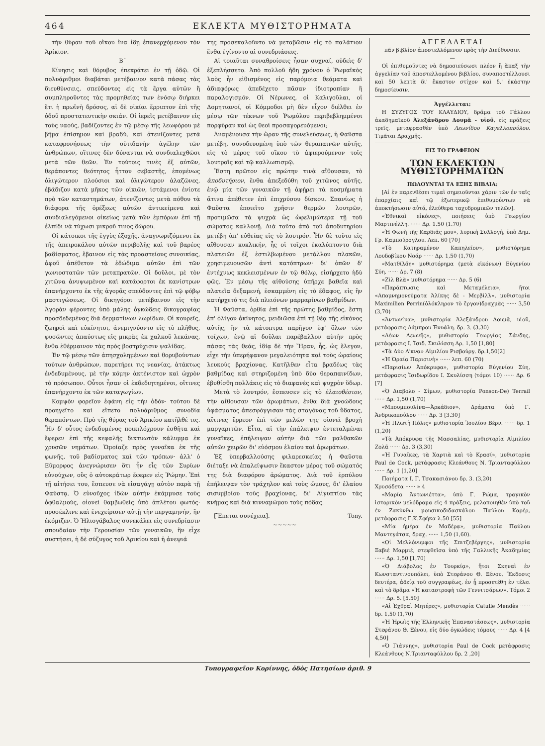464 ΕΚΛΕΚΤΑ ΜΥΘΙΣΤΟΡΗΜΑΤΑ
τὴν θύραν τοῦ οἴκου ἵνα ἴδῃ ἐπανερχόμενον τὸν Ἀρίκιον.
Β΄
Κίνησις καὶ θόρυβος ἐπεκράτει ἐν τῇ ὁδῷ. Οἱ πολυάριθμοι διαβάται μετέβαινον κατὰ πάσας τὰς διευθύνσεις, σπεύδοντες εἰς τὰ ἔργα αὐτῶν ἢ συμπληροῦντες τὰς προμηθείας των ἐνόσῳ διήρκει ἔτι ἡ πρωϊνὴ δρόσος, αἱ δὲ οἰκίαι ἔρριπτον ἐπὶ τῆς ὁδοῦ προστατευτικὴν σκιάν. Οἱ ἱερεῖς μετέβαινον εἰς τοὺς ναούς, βαδίζοντες ἐν τῷ μέσῳ τῆς λεωφόρου μὲ βῆμα ἐπίσημον καὶ βραδύ, καὶ ἀτενίζοντες μετὰ καταφρονήσεως τὴν οὐτιδανὴν ἀγέλην τῶν ἀνθρώπων, οἵτινες δὲν δύνανται νὰ συνδιαλεχθῶσι μετὰ τῶν θεῶν. Ἐν τούτοις τινὲς ἐξ αὐτῶν, θεράποντες θεότητος ἧττον σεβαστῆς, ἑπομένως ὀλιγώτερον πλούσιοι καὶ ὀλιγώτερον ἀλαζῶνες, ἐβάδιζον κατὰ μῆκος τῶν οἰκιῶν, ἱστάμενοι ἐνίοτε πρὸ τῶν καταστημάτων, ἀτενίζοντες μετὰ πόθου τὰ διάφορα τῆς ὀρέξεως αὐτῶν ἀντικείμενα καὶ συνδιαλεγόμενοι οἰκείως μετὰ τῶν ἐμπόρων ἐπὶ τῇ ἐλπίδι νὰ τύχωσι μικροῦ τινος δώρου.
Οἱ κάτοικοι τῆς ἐγγὺς ἐξοχῆς, ἀναγνωριζόμενοι ἐκ τῆς ἀπειροκάλου αὐτῶν περιβολῆς καὶ τοῦ βαρέος βαδίσματος, ἔβαινον εἰς τὰς προαστείους συνοικίας, ἀφοῦ ἀπέθετον τὰ ἐδώδιμα αὐτῶν ἐπὶ τῶν γωνιοστατῶν τῶν μεταπρατῶν. Οἱ δοῦλοι, μὲ τὸν χιτῶνα ἀνυψωμένον καὶ κατάφορτοι ἐκ κανίστρων ἐπανήρχοντο ἐκ τῆς ἀγορᾶς σπεύδοντες ἐπὶ τῷ φόβῳ μαστιγώσεως. Οἱ δικηγόροι μετέβαινον εἰς τὴν Ἀγορὰν φέροντες ὑπὸ μάλης ὀγκώδεις δικογραφίας προσδεδεμένας διὰ δερματίνων λωρίδων. Οἱ κουρεῖς, ζωηροὶ καὶ εὐκίνητοι, ἀνεμιγνύοντο εἰς τὸ πλῆθος, φυσῶντες ἀπαύστως εἰς μικρὰς ἐκ χαλκοῦ λεκάνας, ἔνθα ἐθέρμαινον τὰς πρὸς βοστρύχισιν ψαλίδας.
Ἐν τῷ μέσῳ τῶν ἀπησχολημένων καὶ θορυβούντων τούτων ἀνθρώπων, παρετήρει τις νεανίας, ἀτάκτως ἐνδεδυμένους, μὲ τὴν κόμην ἀκτένιστον καὶ ὠχρὸν τὸ πρόσωπον. Οὗτοι ἦσαν οἱ ἐκδεδιητημένοι, οἵτινες ἐπανήρχοντο ἐκ τῶν καταγωγίων.
Κομψὸν φορεῖον ἐφάνη εἰς τὴν ὁδόν· τούτου δὲ προηγεῖτο καὶ εἵπετο πολυάριθμος συνοδία θεραπόντων. Πρὸ τῆς θύρας τοῦ Ἀρικίου κατῆλθέ τις. Ἦν δ' οὗτος ἐνδεδυμένος ποικιλόχρουν ἐσθῆτα καὶ ἔφερεν ἐπὶ τῆς κεφαλῆς δικτυωτὸν κάλυμμα ἐκ χρυσῶν νημάτων. Ὡμοίαζε πρὸς γυναῖκα ἐκ τῆς φωνῆς, τοῦ βαδίσματος καὶ τῶν τρόπων· ἀλλ' ὁ Εὔμορφος ἀνεγνώρισεν ὅτι ἦν εἷς τῶν Συρίων εὐνούχων, οὓς ὁ αὐτοκράτωρ ἔφερεν εἰς Ῥώμην. Ἐπὶ τῇ αἰτήσει του, ἔσπευσε νὰ εἰσαγάγῃ αὐτὸν παρὰ τῇ Φαύστᾳ. Ὁ εὐνοῦχος ἰδὼν αὐτὴν ἐκάμμυσε τοὺς ὀφθαλμούς, οἱονεὶ θαμβωθεὶς ὑπὸ ἀπλέτου φωτός· προσέκλινε καὶ ἐνεχείρισεν αὐτῇ τὴν περγαμηνήν, ἣν ἐκόμιζεν. Ὁ Ἡλιογάβαλος συνεκάλει εἰς συνεδρίασιν σπουδαίαν τὴν Γερουσίαν τῶν γυναικῶν, ἣν εἶχε συστήσει, ἡ δὲ σύζυγος τοῦ Ἀρικίου καὶ ἡ ἀνεψιά
της προσεκαλοῦντο νὰ μεταβῶσιν εἰς τὸ παλάτιον ἔνθα ἐγίνοντο αἱ συνεδριάσεις.
Αἱ τοιαῦται συναθροίσεις ἦσαν συχναί, οὐδεὶς δ' ἐξεπλήσσετο. Ἀπὸ πολλοῦ ἤδη χρόνου ὁ Ῥωμαϊκὸς λαὸς ἦν εἰθισμένος εἰς παρόμοια θεάματα καὶ ἀδιαφόρως ἀπεδέχετο πᾶσαν ἰδιοτροπίαν ἢ παραλογισμόν. Οἱ Νέρωνες, οἱ Καλιγοῦλαι, οἱ Δομητιανοί, οἱ Κόμμοδοι μὴ δὲν εἶχον διέλθει ἐν μέσῳ τῶν τέκνων τοῦ Ῥωμύλου περιβεβλημμένοι πορφύραν καὶ ὡς θεοὶ προσαγορευόμενοι;
Ἀναμένουσα τὴν ὥραν τῆς συνελεύσεως, ἡ Φαῦστα μετέβη, συνοδευομένη ὑπὸ τῶν θεραπαινῶν αὐτῆς, εἰς τὸ μέρος τοῦ οἴκου τὸ ἀφιερούμενον τοῖς λουτροῖς καὶ τῷ καλλωπισμῷ.
Ἔστη πρῶτον εἰς πρώτην τινὰ αἴθουσαν, τὸ ἀποδυτήριον, ἔνθα ἀπεξεδύθη τοῦ χιτῶνος αὐτῆς, ἐνῷ μία τῶν γυναικῶν τῇ ἀφῄρει τὰ κοσμήματα ἅτινα ἀπέθετεν ἐπὶ ἐπιχρύσου δίσκου. Σπανίως ἡ Φαῦστα ἐποιεῖτο χρῆσιν θερμῶν λουτρῶν, προτιμῶσα τὰ ψυχρὰ ὡς ὠφελιμώτερα τῇ τοῦ σώματος καλλονῇ. Διὰ τοῦτο ἀπὸ τοῦ ἀποδυτηρίου μετέβη ἀπ' εὐθείας εἰς τὸ λουτρόν. Ἦν δὲ τοῦτο εἰς αἴθουσαν κυκλικήν, ἧς οἱ τοῖχοι ἐκαλύπτοντο διὰ πλατειῶν ἐξ ἐστιλβωμένου μετάλλου πλακῶν, χρησιμευουσῶν ἀντὶ κατόπτρων· δι' ὀπῶν δ' ἐντέχνως κεκλεισμένων ἐν τῷ θόλῳ, εἰσήρχετο ἡδὺ φῶς. Ἐν μέσῳ τῆς αἰθούσης ὑπῆρχε βαθεῖα καὶ πλατεῖα δεξαμενή, ἐσκαμμένη εἰς τὸ ἔδαφος, εἰς ἣν κατήρχετό τις διὰ πλειόνων μαρμαρίνων βαθμίδων.
Ἡ Φαῦστα, ὀρθία ἐπὶ τῆς πρώτης βαθμίδος, ἔστη ἐπ' ὀλίγον ἀκίνητος, μειδιῶσα ἐπὶ τῇ θέᾳ τῆς εἰκόνος αὐτῆς, ἣν τὰ κάτοπτρα παρῆγον ἐφ' ὅλων τῶν τοίχων, ἐνῷ αἱ δοῦλαι παρέβαλλον αὐτὴν πρὸς πάσας τὰς θεάς, ἰδίᾳ δὲ τὴν Ἥραν, ἧς, ὡς ἔλεγον, εἶχε τὴν ὑπερήφανον μεγαλειότητα καὶ τοὺς ὡραίους λευκοὺς βραχίονας. Κατῆλθεν εἶτα βραδέως τὰς βαθμίδας καὶ στηριζομένη ὑπὸ δύο θεραπαινίδων, ἐβυθίσθη πολλάκις εἰς τὸ διαφανὲς καὶ ψυχρὸν ὕδωρ.
Μετὰ τὸ λουτρόν, ἔσπευσεν εἰς τὸ ἐλαιοθέσιον, τὴν αἴθουσαν τῶν ἀρωμάτων, ἔνθα διὰ χνοώδους ὑφάσματος ἀπεσφόγγισαν τὰς σταγόνας τοῦ ὕδατος, αἵτινες ἔρρεον ἐπὶ τῶν μελῶν της οἱονεὶ βροχὴ μαργαριτῶν. Εἶτα, αἱ τὴν ἐπάλειψιν ἐντεταλμέναι γυναῖκες, ἐπήλειψαν αὐτὴν διὰ τῶν μαλθακῶν αὐτῶν χειρῶν δι' εὐόσμου ἐλαίου καὶ ἀρωμάτων.
Ἐξ ὑπερβαλλούσης φιλαρεσκείας ἡ Φαῦστα διέταξε νὰ ἐπαλείψωσιν ἕκαστον μέρος τοῦ σώματός της διὰ διαφόρου ἀρώματος. Διὰ τοῦ ἑρπύλου ἐπήλειψαν τὸν τράχηλον καὶ τοὺς ὤμους, δι' ἐλαίου σισυμβρίου τοὺς βραχίονας, δι' Αἰγυπτίου τὰς κνήμας καὶ διὰ κινναμώμου τοὺς πόδας.
[Ἕπεται συνέχεια]. Tony.
~~~~~
ΑΓΓΕΛΛΕΤΑΙ
πᾶν βιβλίον ἀποστελλόμενον πρὸς τὴν Διεύθυνσιν.
—
Οἱ ἐπιθυμοῦντες νὰ δημοσιεύσωσι πλέον ἢ ἅπαξ τὴν ἀγγελίαν τοῦ ἀποστελλομένου βιβλίου, συναποστέλλουσι καὶ 50 λεπτὰ δι' ἕκαστον στίχον καὶ δ.' ἑκάστην δημοσίευσιν.
Ἀγγέλλεται:
Η ΣΥΖΥΓΟΣ ΤΟΥ ΚΛΑΥΔΙΟΥ, δρᾶμα τοῦ Γάλλου ἀκαδημαϊκοῦ Ἀλεξάνδρου Δουμᾶ - υἱοῦ, εἰς πράξεις τρεῖς, μεταφρασθὲν ὑπὸ Λεωνίδου Καγελλοπούλου. Τιμᾶται Δραχμῆς.
ΕΙΣ ΤΟ ΓΡΑΦΕΙΟΝ
ΤΩΝ ΕΚΛΕΚΤΩΝ ΜΥΘΙΣΤΟΡΗΜΑΤΩΝ
ΠΩΛΟΥΝΤΑΙ ΤΑ ΕΞΗΣ ΒΙΒΛΙΑ:
[Αἱ ἐν παρενθέσει τιμαὶ σημειοῦνται χάριν τῶν ἐν ταῖς ἐπαρχίαις καὶ τῷ ἐξωτερικῷ ἐπιθυμούντων νὰ ἀποκτήσωσιν αὐτά, ἐλεύθερα ταχυδρομικῶν τελῶν].
«Ἐθνικαὶ εἰκόνες», ποιήσεις ὑπὸ Γεωργίου Μαρτινέλλη. ······ Δρ. 1.50 (1.70)
«Ἡ Φωνὴ τῆς Καρδιᾶς μου», λυρικὴ Συλλογή, ὑπὸ Δημ. Γρ. Καμπούρογλου. Λεπ. 60 [70]
«Τὸ Κατηραμένον Καπηλεῖον», μυθιστόρημα Λουδοβίκου Νοάρ ······ Δρ. 1,50 (1,70)
«Ματθίλδη» μυθιστόρημα (μετὰ εἰκόνων) Εὐγενίου Σύη. ······ Δρ. 7 (8)
«Ζὶλ Βλὰ» μυθιστόρημα ······ Δρ. 5 (6)
«Παράπτωσις καὶ Μεταμέλεια», ἤτοι «Απομνημονεύματα Ἀλίκης δὲ - Μερβὶλλ», μυθιστορία Maximilien Perrin(ὁλόκληρον τὸ ἔργον)δραχμὰς ······ 3,50 (3,70)
«Ἀντωνίνα», μυθιστορία Ἀλεξάνδρου Δουμᾶ, υἱοῦ, μετάφρασις Λάμπρου Ἐνυάλη. δρ. 3. (3,30)
«Λέων Λεωνῆς», μυθιστορία Γεωργίας Σάνδης, μετάφρασις Ι. Ἰσιδ. Σκυλίσση Δρ. 1,50 [1,80]
«Τὰ Δύο Λ'κνα» Αἰμιλίου Ρισβούργ. δρ.1,50[2]
«Ἡ Ὡραία Παρισινὴ» ······ λεπ. 60 (70)
«Παρισίων Ἀπόκρυφα», μυθιστορία Εὐγενίου Σύη, μετάφρασις Ἰσιδωρίδου Ι. Σκυλίσση (τόμοι 10) ······ Δρ. 6 [7]
«Ὁ Διαβολο - Σίμων, μυθιστορία Ponson-De) Terrail ······ Δρ. 1,50 (1,70)
«Μπουμπουλίνα—Ἀρκάδιον», Δράματα ὑπὸ Γ. Ἀνδρικοπούλου ······ Δρ. 3 [3.30]
«Ἡ Πλωτὴ Πόλις» μυθιστορία Ἰουλίου Βέρν. ······ δρ. 1 (1,20)
«Τὰ Ἀπόκρυφα τῆς Μασσαλίας, μυθιστορία Αἰμιλίου Ζολᾶ ······ Δρ. 3 (3,30)
«Ἡ Γυναῖκες, τὰ Χαρτιὰ καὶ τὸ Κρασί», μυθιστορία Paul de Cock, μετάφρασις Κλεάνθους Ν. Τριανταφύλλου ······ Δρ. 1 [1,20]
Ποιήματα Ι. Γ. Τσακασιάνου δρ. 3. (3,20)
Χρυσόδετα ······ » 4
«Μαρία Ἀντωνιέττα», ὑπὸ Γ. Ρώμα, τραγικὸν ἱστορικὸν μελόδραμα εἰς 4 πράξεις, μελοποιηθὲν ὑπὸ τοῦ ἐν Ζακύνθῳ μουσικοδιδασκάλου Παύλου Καρέρ, μετάφρασις Γ.Κ.Σφήκα λ.50 [55]
«Μία ἡμέρα ἐν Μαδέρᾳ», μυθιστορία Παύλου Μαντεγάτσα, δραχ. ······ 1,50 (1,60).
«Οἱ Μελλόνυμφοι τῆς Σπιτζεβέργης», μυθιστορία Ξαβιὲ Μαρμιέ, στεφθεῖσα ὑπὸ τῆς Γαλλικῆς Ἀκαδημίας ······ Δρ. 1,50 [1,70]
«Ὁ Διάβολος ἐν Τουρκίᾳ», ἤτοι Σκηναὶ ἐν Κωνσταντινουπόλει, ὑπὸ Στεφάνου Θ. Ξένου. Ἔκδοσις δευτέρα, ἀδείᾳ τοῦ συγγραφέως, ἐν ᾗ προσετέθη ἐν τέλει καὶ τὸ δρᾶμα «Ἡ καταστροφὴ τῶν Γεννιτσάρων». Τόμοι 2 ······ Δρ. 5. [5,50]
«Αἱ Ἐχθραὶ Μητέρες», μυθιστορία Catulle Mendès ······ δρ. 1,50 (1,70)
«Ἡ Ἡρωὶς τῆς Ἑλληνικῆς Ἐπαναστάσεως», μυθιστορία Στεφάνου Θ. Ξένου, εἰς δύο ὀγκώδεις τόμους ······ Δρ. 4 [4 4,50]
«Ὁ Γιάννης», μυθιστορία Paul de Cock μετάφρασις Κλεάνθους Ν.Τριανταφύλλου δρ. 2 ,20]
Τυπογραφεῖον Κορίννης, ὁδὸς Πατησίων ἀριθ. 9